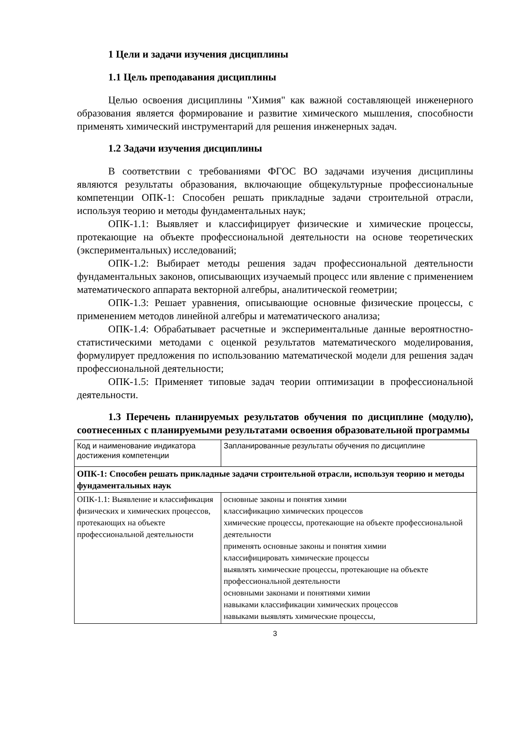1 Цели и задачи изучения дисциплины
1.1 Цель преподавания дисциплины
Целью освоения дисциплины "Химия" как важной составляющей инженерного образования является формирование и развитие химического мышления, способности применять химический инструментарий для решения инженерных задач.
1.2 Задачи изучения дисциплины
В соответствии с требованиями ФГОС ВО задачами изучения дисциплины являются результаты образования, включающие общекультурные профессиональные компетенции ОПК-1: Способен решать прикладные задачи строительной отрасли, используя теорию и методы фундаментальных наук;
ОПК-1.1: Выявляет и классифицирует физические и химические процессы, протекающие на объекте профессиональной деятельности на основе теоретических (экспериментальных) исследований;
ОПК-1.2: Выбирает методы решения задач профессиональной деятельности фундаментальных законов, описывающих изучаемый процесс или явление с применением математического аппарата векторной алгебры, аналитической геометрии;
ОПК-1.3: Решает уравнения, описывающие основные физические процессы, с применением методов линейной алгебры и математического анализа;
ОПК-1.4: Обрабатывает расчетные и экспериментальные данные вероятностно-статистическими методами с оценкой результатов математического моделирования, формулирует предложения по использованию математической модели для решения задач профессиональной деятельности;
ОПК-1.5: Применяет типовые задач теории оптимизации в профессиональной деятельности.
1.3 Перечень планируемых результатов обучения по дисциплине (модулю), соотнесенных с планируемыми результатами освоения образовательной программы
| Код и наименование индикатора достижения компетенции | Запланированные результаты обучения по дисциплине |
| ОПК-1: Способен решать прикладные задачи строительной отрасли, используя теорию и методы фундаментальных наук | |
| ОПК-1.1: Выявление и классификация физических и химических процессов, протекающих на объекте профессиональной деятельности | основные законы и понятия химии классификацию химических процессов химические процессы, протекающие на объекте профессиональной деятельности применять основные законы и понятия химии классифицировать химические процессы выявлять химические процессы, протекающие на объекте профессиональной деятельности основными законами и понятиями химии навыками классификации химических процессов навыками выявлять химические процессы, |
3